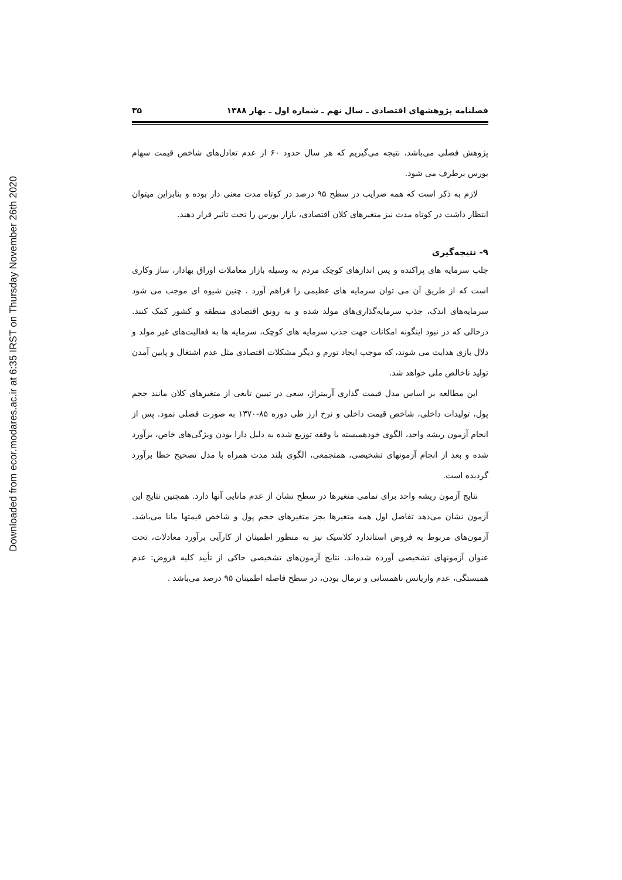Downloaded from ecor.modares.ac.ir at 6:35 IRST on Thursday November 26th 2020
فصلنامه پژوهشهای اقتصادی ـ سال نهم ـ شماره اول ـ بهار ۱۳۸۸ ۳۵
پژوهش فصلی می‌باشد، نتیجه می‌گیریم که هر سال حدود ۶۰ از عدم تعادل‌های شاخص قیمت سهام بورس برطرف می شود.
لازم به ذکر است که همه ضرایب در سطح ۹۵ درصد در کوتاه مدت معنی دار بوده و بنابراین میتوان انتظار داشت در کوتاه مدت نیز متغیرهای کلان اقتصادی، بازار بورس را تحت تاثیر قرار دهند.
۹- نتیجه‌گیری
جلب سرمایه های پراکنده و پس اندازهای کوچک مردم به وسیله بازار معاملات اوراق بهادار، ساز وکاری است که از طریق آن می توان سرمایه های عظیمی را فراهم آورد . چنین شیوه ای موجب می شود سرمایه‌های اندک، جذب سرمایه‌گذاری‌های مولد شده و به رونق اقتصادی منطقه و کشور کمک کنند. درحالی که در نبود اینگونه امکانات جهت جذب سرمایه های کوچک، سرمایه ها به فعالیت‌های غیر مولد و دلال بازی هدایت می شوند، که موجب ایجاد تورم و دیگر مشکلات اقتصادی مثل عدم اشتغال و پایین آمدن تولید ناخالص ملی خواهد شد.
این مطالعه بر اساس مدل قیمت گذاری آربیتراژ، سعی در تبیین تابعی از متغیرهای کلان مانند حجم پول، تولیدات داخلی، شاخص قیمت داخلی و نرخ ارز طی دوره ۸۵-۱۳۷۰ به صورت فصلی نمود. پس از انجام آزمون ریشه واحد، الگوی خودهمبسته با وقفه توزیع شده به دلیل دارا بودن ویژگی‌های خاص، برآورد شده و بعد از انجام آزمونهای تشخیصی، همتجمعی، الگوی بلند مدت همراه با مدل تصحیح خطا برآورد گردیده است.
نتایج آزمون ریشه واحد برای تمامی متغیرها در سطح نشان از عدم مانایی آنها دارد. همچنین نتایج این آزمون نشان می‌دهد تفاضل اول همه متغیرها بجز متغیرهای حجم پول و شاخص قیمتها مانا می‌باشد. آزمون‌های مربوط به فروض استاندارد کلاسیک نیز به منظور اطمینان از کارآیی برآورد معادلات، تحت عنوان آزمونهای تشخیصی آورده شده‌اند. نتایج آزمون‌های تشخیصی حاکی از تأیید کلیه فروض: عدم همبستگی، عدم واریانس ناهمسانی و نرمال بودن، در سطح فاصله اطمینان ۹۵ درصد می‌باشد .